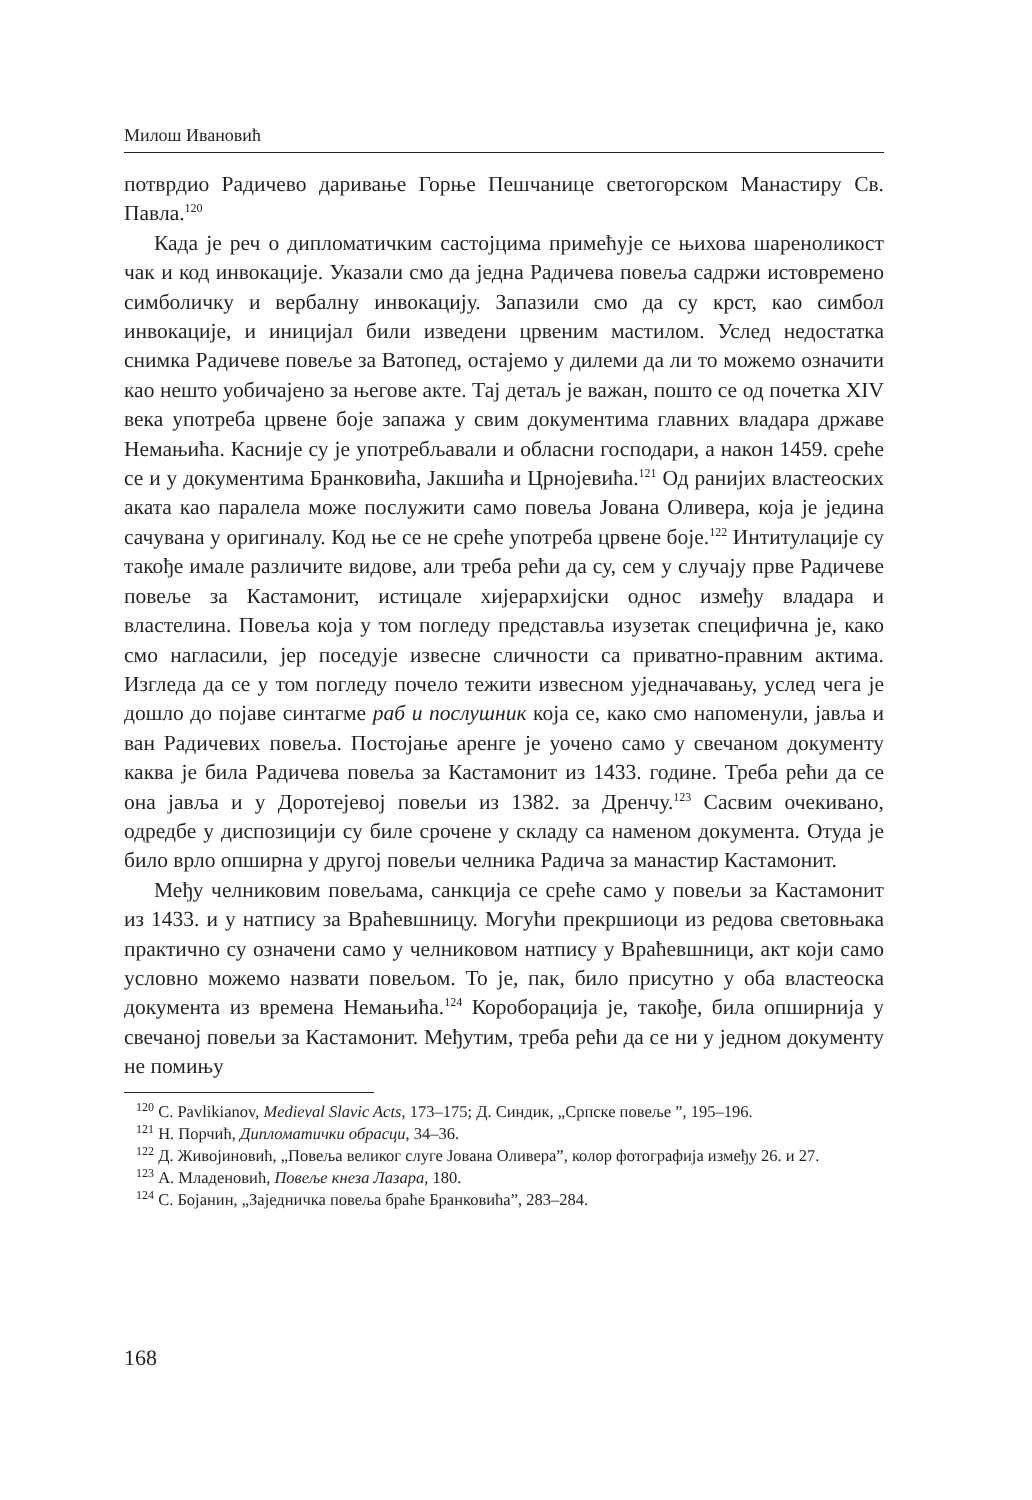Милош Ивановић
потврдио Радичево даривање Горње Пешчанице светогорском Манастиру Св. Павла.<sup>120</sup>
Када је реч о дипломатичким састојцима примећује се њихова шареноликост чак и код инвокације. Указали смо да једна Радичева повеља садржи истовремено симболичку и вербалну инвокацију. Запазили смо да су крст, као симбол инвокације, и иницијал били изведени црвеним мастилом. Услед недостатка снимка Радичеве повеље за Ватопед, остајемо у дилеми да ли то можемо означити као нешто уобичајено за његове акте. Тај детаљ је важан, пошто се од почетка XIV века употреба црвене боје запажа у свим документима главних владара државе Немањића. Касније су је употребљавали и обласни господари, а након 1459. среће се и у документима Бранковића, Јакшића и Црнојевића.<sup>121</sup> Од ранијих властеоских аката као паралела може послужити само повеља Јована Оливера, која је једина сачувана у оригиналу. Код ње се не среће употреба црвене боје.<sup>122</sup> Интитулације су такође имале различите видове, али треба рећи да су, сем у случају прве Радичеве повеље за Кастамонит, истицале хијерархијски однос између владара и властелина. Повеља која у том погледу представља изузетак специфична је, како смо нагласили, јер поседује извесне сличности са приватно-правним актима. Изгледа да се у том погледу почело тежити извесном уједначавању, услед чега је дошло до појаве синтагме раб и послушник која се, како смо напоменули, јавља и ван Радичевих повеља. Постојање аренге је уочено само у свечаном документу каква је била Радичева повеља за Кастамонит из 1433. године. Треба рећи да се она јавља и у Доротејевој повељи из 1382. за Дренчу.<sup>123</sup> Сасвим очекивано, одредбе у диспозицији су биле срочене у складу са наменом документа. Отуда је било врло опширна у другој повељи челника Радича за манастир Кастамонит.
Међу челниковим повељама, санкција се среће само у повељи за Кастамонит из 1433. и у натпису за Враћевшницу. Могући прекршиоци из редова световњака практично су означени само у челниковом натпису у Враћевшници, акт који само условно можемо назвати повељом. То је, пак, било присутно у оба властеоска документа из времена Немањића.<sup>124</sup> Короборација је, такође, била опширнија у свечаној повељи за Кастамонит. Међутим, треба рећи да се ни у једном документу не помињу
<sup>120</sup> C. Pavlikianov, Medieval Slavic Acts, 173–175; Д. Синдик, „Српске повеље ”, 195–196.
<sup>121</sup> Н. Порчић, Дипломатички обрасци, 34–36.
<sup>122</sup> Д. Живојиновић, „Повеља великог слуге Јована Оливера”, колор фотографија између 26. и 27.
<sup>123</sup> А. Младеновић, Повеље кнеза Лазара, 180.
<sup>124</sup> С. Бојанин, „Заједничка повеља браће Бранковића”, 283–284.
168